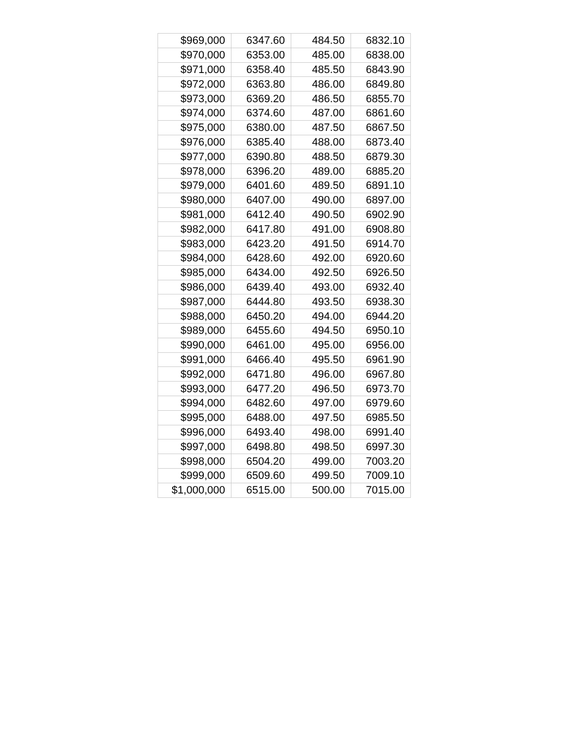| $969,000 | 6347.60 | 484.50 | 6832.10 |
| $970,000 | 6353.00 | 485.00 | 6838.00 |
| $971,000 | 6358.40 | 485.50 | 6843.90 |
| $972,000 | 6363.80 | 486.00 | 6849.80 |
| $973,000 | 6369.20 | 486.50 | 6855.70 |
| $974,000 | 6374.60 | 487.00 | 6861.60 |
| $975,000 | 6380.00 | 487.50 | 6867.50 |
| $976,000 | 6385.40 | 488.00 | 6873.40 |
| $977,000 | 6390.80 | 488.50 | 6879.30 |
| $978,000 | 6396.20 | 489.00 | 6885.20 |
| $979,000 | 6401.60 | 489.50 | 6891.10 |
| $980,000 | 6407.00 | 490.00 | 6897.00 |
| $981,000 | 6412.40 | 490.50 | 6902.90 |
| $982,000 | 6417.80 | 491.00 | 6908.80 |
| $983,000 | 6423.20 | 491.50 | 6914.70 |
| $984,000 | 6428.60 | 492.00 | 6920.60 |
| $985,000 | 6434.00 | 492.50 | 6926.50 |
| $986,000 | 6439.40 | 493.00 | 6932.40 |
| $987,000 | 6444.80 | 493.50 | 6938.30 |
| $988,000 | 6450.20 | 494.00 | 6944.20 |
| $989,000 | 6455.60 | 494.50 | 6950.10 |
| $990,000 | 6461.00 | 495.00 | 6956.00 |
| $991,000 | 6466.40 | 495.50 | 6961.90 |
| $992,000 | 6471.80 | 496.00 | 6967.80 |
| $993,000 | 6477.20 | 496.50 | 6973.70 |
| $994,000 | 6482.60 | 497.00 | 6979.60 |
| $995,000 | 6488.00 | 497.50 | 6985.50 |
| $996,000 | 6493.40 | 498.00 | 6991.40 |
| $997,000 | 6498.80 | 498.50 | 6997.30 |
| $998,000 | 6504.20 | 499.00 | 7003.20 |
| $999,000 | 6509.60 | 499.50 | 7009.10 |
| $1,000,000 | 6515.00 | 500.00 | 7015.00 |